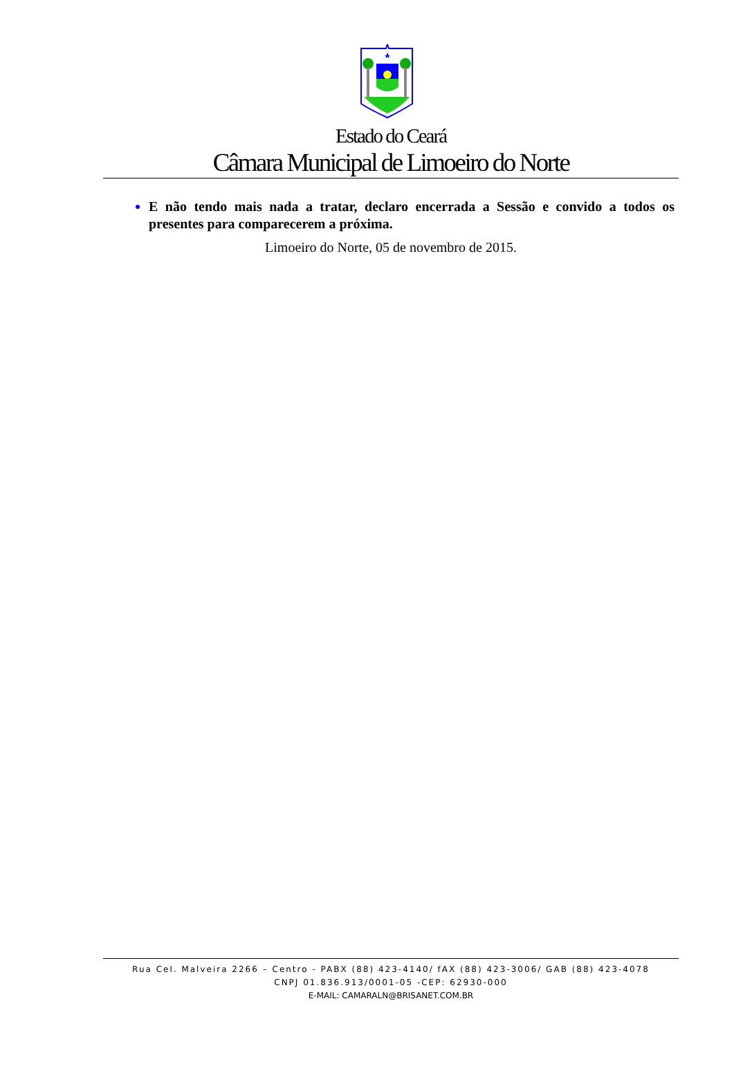Estado do Ceará
Câmara Municipal de Limoeiro do Norte
E não tendo mais nada a tratar, declaro encerrada a Sessão e convido a todos os presentes para comparecerem a próxima.
Limoeiro do Norte, 05 de novembro de 2015.
Rua Cel. Malveira 2266 – Centro - PABX (88) 423-4140/ fAX (88) 423-3006/ GAB (88) 423-4078
CNPJ 01.836.913/0001-05 -CEP: 62930-000
E-MAIL: CAMARALN@BRISANET.COM.BR